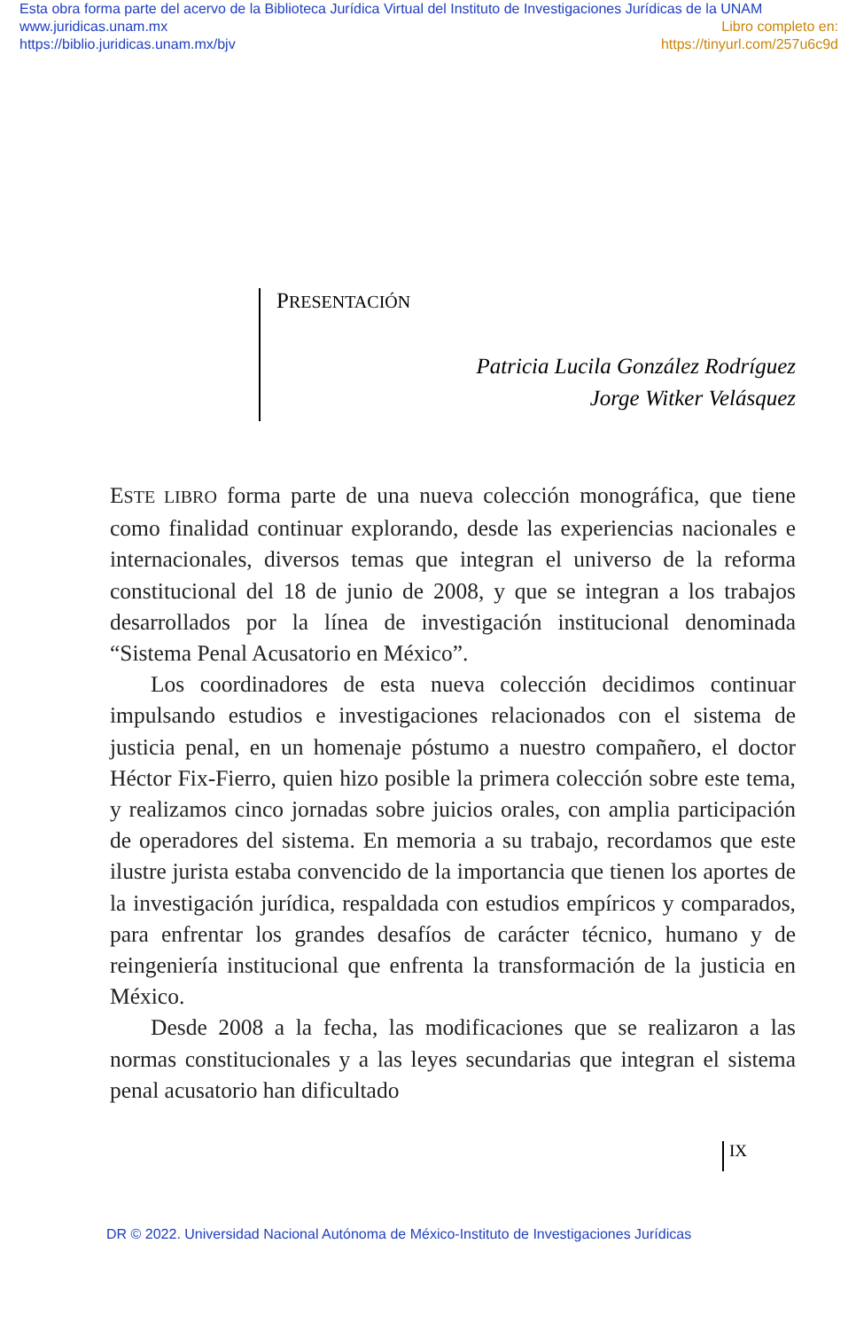Esta obra forma parte del acervo de la Biblioteca Jurídica Virtual del Instituto de Investigaciones Jurídicas de la UNAM
www.juridicas.unam.mx Libro completo en:
https://biblio.juridicas.unam.mx/bjv https://tinyurl.com/257u6c9d
PRESENTACIÓN
Patricia Lucila González Rodríguez
Jorge Witker Velásquez
ESTE LIBRO forma parte de una nueva colección monográfica, que tiene como finalidad continuar explorando, desde las experiencias nacionales e internacionales, diversos temas que integran el universo de la reforma constitucional del 18 de junio de 2008, y que se integran a los trabajos desarrollados por la línea de investigación institucional denominada “Sistema Penal Acusatorio en México”.
Los coordinadores de esta nueva colección decidimos continuar impulsando estudios e investigaciones relacionados con el sistema de justicia penal, en un homenaje póstumo a nuestro compañero, el doctor Héctor Fix-Fierro, quien hizo posible la primera colección sobre este tema, y realizamos cinco jornadas sobre juicios orales, con amplia participación de operadores del sistema. En memoria a su trabajo, recordamos que este ilustre jurista estaba convencido de la importancia que tienen los aportes de la investigación jurídica, respaldada con estudios empíricos y comparados, para enfrentar los grandes desafíos de carácter técnico, humano y de reingeniería institucional que enfrenta la transformación de la justicia en México.
Desde 2008 a la fecha, las modificaciones que se realizaron a las normas constitucionales y a las leyes secundarias que integran el sistema penal acusatorio han dificultado
IX
DR © 2022. Universidad Nacional Autónoma de México-Instituto de Investigaciones Jurídicas